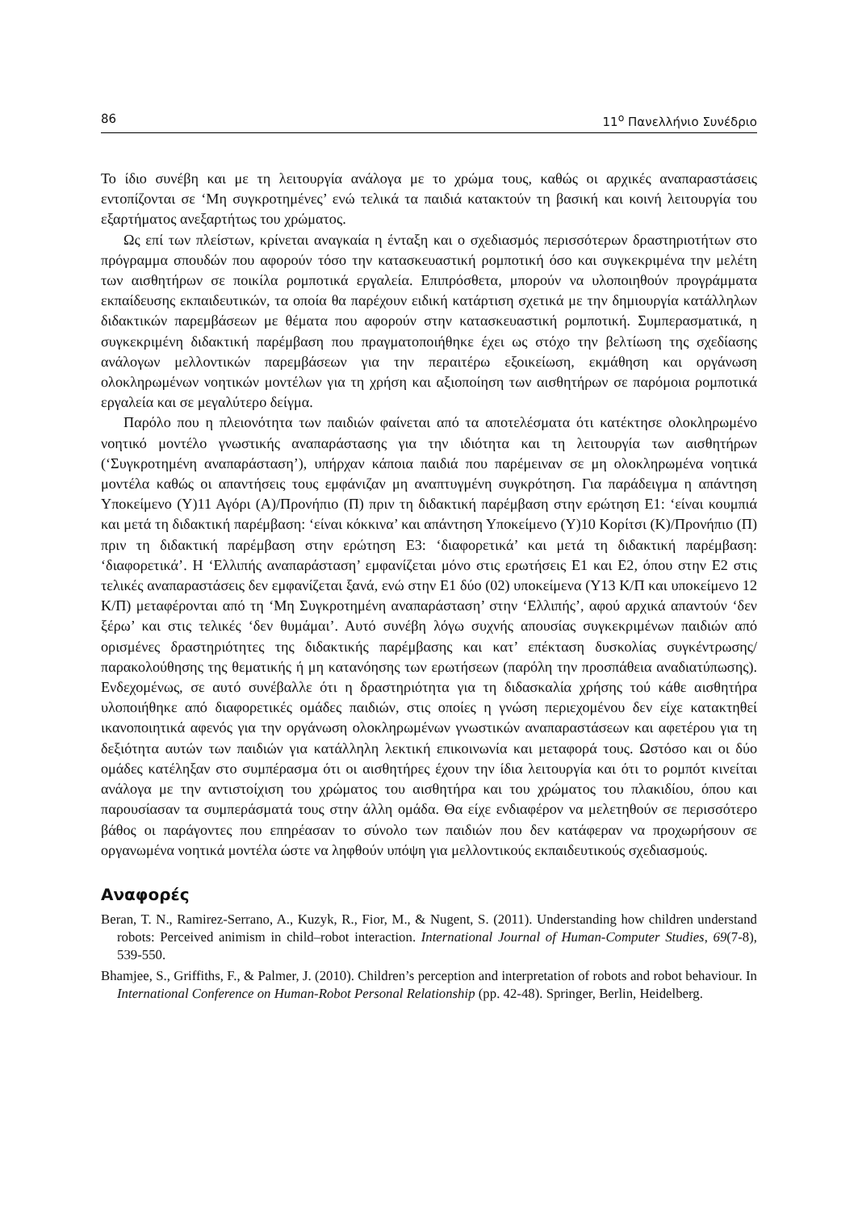86 11<sup>ο</sup> Πανελλήνιο Συνέδριο
Το ίδιο συνέβη και με τη λειτουργία ανάλογα με το χρώμα τους, καθώς οι αρχικές αναπαραστάσεις εντοπίζονται σε ‘Μη συγκροτημένες’ ενώ τελικά τα παιδιά κατακτούν τη βασική και κοινή λειτουργία του εξαρτήματος ανεξαρτήτως του χρώματος.
Ως επί των πλείστων, κρίνεται αναγκαία η ένταξη και ο σχεδιασμός περισσότερων δραστηριοτήτων στο πρόγραμμα σπουδών που αφορούν τόσο την κατασκευαστική ρομποτική όσο και συγκεκριμένα την μελέτη των αισθητήρων σε ποικίλα ρομποτικά εργαλεία. Επιπρόσθετα, μπορούν να υλοποιηθούν προγράμματα εκπαίδευσης εκπαιδευτικών, τα οποία θα παρέχουν ειδική κατάρτιση σχετικά με την δημιουργία κατάλληλων διδακτικών παρεμβάσεων με θέματα που αφορούν στην κατασκευαστική ρομποτική. Συμπερασματικά, η συγκεκριμένη διδακτική παρέμβαση που πραγματοποιήθηκε έχει ως στόχο την βελτίωση της σχεδίασης ανάλογων μελλοντικών παρεμβάσεων για την περαιτέρω εξοικείωση, εκμάθηση και οργάνωση ολοκληρωμένων νοητικών μοντέλων για τη χρήση και αξιοποίηση των αισθητήρων σε παρόμοια ρομποτικά εργαλεία και σε μεγαλύτερο δείγμα.
Παρόλο που η πλειονότητα των παιδιών φαίνεται από τα αποτελέσματα ότι κατέκτησε ολοκληρωμένο νοητικό μοντέλο γνωστικής αναπαράστασης για την ιδιότητα και τη λειτουργία των αισθητήρων (‘Συγκροτημένη αναπαράσταση’), υπήρχαν κάποια παιδιά που παρέμειναν σε μη ολοκληρωμένα νοητικά μοντέλα καθώς οι απαντήσεις τους εμφάνιζαν μη αναπτυγμένη συγκρότηση. Για παράδειγμα η απάντηση Υποκείμενο (Υ)11 Αγόρι (Α)/Προνήπιο (Π) πριν τη διδακτική παρέμβαση στην ερώτηση Ε1: ‘είναι κουμπιά και μετά τη διδακτική παρέμβαση: ‘είναι κόκκινα’ και απάντηση Υποκείμενο (Υ)10 Κορίτσι (Κ)/Προνήπιο (Π) πριν τη διδακτική παρέμβαση στην ερώτηση Ε3: ‘διαφορετικά’ και μετά τη διδακτική παρέμβαση: ‘διαφορετικά’. Η ‘Ελλιπής αναπαράσταση’ εμφανίζεται μόνο στις ερωτήσεις Ε1 και Ε2, όπου στην Ε2 στις τελικές αναπαραστάσεις δεν εμφανίζεται ξανά, ενώ στην Ε1 δύο (02) υποκείμενα (Υ13 Κ/Π και υποκείμενο 12 Κ/Π) μεταφέρονται από τη ‘Μη Συγκροτημένη αναπαράσταση’ στην ‘Ελλιπής’, αφού αρχικά απαντούν ‘δεν ξέρω’ και στις τελικές ‘δεν θυμάμαι’. Αυτό συνέβη λόγω συχνής απουσίας συγκεκριμένων παιδιών από ορισμένες δραστηριότητες της διδακτικής παρέμβασης και κατ’ επέκταση δυσκολίας συγκέντρωσης/παρακολούθησης της θεματικής ή μη κατανόησης των ερωτήσεων (παρόλη την προσπάθεια αναδιατύπωσης). Ενδεχομένως, σε αυτό συνέβαλλε ότι η δραστηριότητα για τη διδασκαλία χρήσης τού κάθε αισθητήρα υλοποιήθηκε από διαφορετικές ομάδες παιδιών, στις οποίες η γνώση περιεχομένου δεν είχε κατακτηθεί ικανοποιητικά αφενός για την οργάνωση ολοκληρωμένων γνωστικών αναπαραστάσεων και αφετέρου για τη δεξιότητα αυτών των παιδιών για κατάλληλη λεκτική επικοινωνία και μεταφορά τους. Ωστόσο και οι δύο ομάδες κατέληξαν στο συμπέρασμα ότι οι αισθητήρες έχουν την ίδια λειτουργία και ότι το ρομπότ κινείται ανάλογα με την αντιστοίχιση του χρώματος του αισθητήρα και του χρώματος του πλακιδίου, όπου και παρουσίασαν τα συμπεράσματά τους στην άλλη ομάδα. Θα είχε ενδιαφέρον να μελετηθούν σε περισσότερο βάθος οι παράγοντες που επηρέασαν το σύνολο των παιδιών που δεν κατάφεραν να προχωρήσουν σε οργανωμένα νοητικά μοντέλα ώστε να ληφθούν υπόψη για μελλοντικούς εκπαιδευτικούς σχεδιασμούς.
Αναφορές
Beran, T. N., Ramirez-Serrano, A., Kuzyk, R., Fior, M., & Nugent, S. (2011). Understanding how children understand robots: Perceived animism in child–robot interaction. International Journal of Human-Computer Studies, 69(7-8), 539-550.
Bhamjee, S., Griffiths, F., & Palmer, J. (2010). Children’s perception and interpretation of robots and robot behaviour. In International Conference on Human-Robot Personal Relationship (pp. 42-48). Springer, Berlin, Heidelberg.